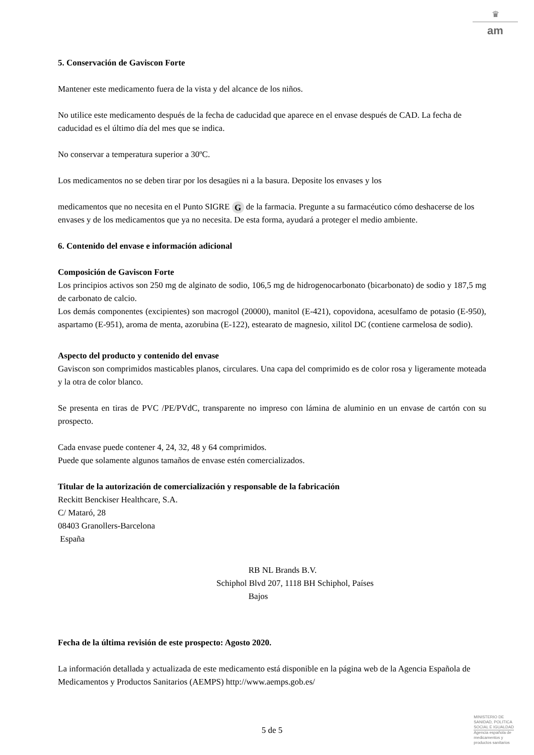♛
am
5. Conservación de Gaviscon Forte
Mantener este medicamento fuera de la vista y del alcance de los niños.
No utilice este medicamento después de la fecha de caducidad que aparece en el envase después de CAD. La fecha de caducidad es el último día del mes que se indica.
No conservar a temperatura superior a 30ºC.
Los medicamentos no se deben tirar por los desagües ni a la basura. Deposite los envases y los
medicamentos que no necesita en el Punto SIGRE G de la farmacia. Pregunte a su farmacéutico cómo deshacerse de los envases y de los medicamentos que ya no necesita. De esta forma, ayudará a proteger el medio ambiente.
6. Contenido del envase e información adicional
Composición de Gaviscon Forte
Los principios activos son 250 mg de alginato de sodio, 106,5 mg de hidrogenocarbonato (bicarbonato) de sodio y 187,5 mg de carbonato de calcio.
Los demás componentes (excipientes) son macrogol (20000), manitol (E-421), copovidona, acesulfamo de potasio (E-950), aspartamo (E-951), aroma de menta, azorubina (E-122), estearato de magnesio, xilitol DC (contiene carmelosa de sodio).
Aspecto del producto y contenido del envase
Gaviscon son comprimidos masticables planos, circulares. Una capa del comprimido es de color rosa y ligeramente moteada y la otra de color blanco.
Se presenta en tiras de PVC /PE/PVdC, transparente no impreso con lámina de aluminio en un envase de cartón con su prospecto.
Cada envase puede contener 4, 24, 32, 48 y 64 comprimidos.
Puede que solamente algunos tamaños de envase estén comercializados.
Titular de la autorización de comercialización y responsable de la fabricación
Reckitt Benckiser Healthcare, S.A.
C/ Mataró, 28
08403 Granollers-Barcelona
España
RB NL Brands B.V.
Schiphol Blvd 207, 1118 BH Schiphol, Países
Bajos
Fecha de la última revisión de este prospecto: Agosto 2020.
La información detallada y actualizada de este medicamento está disponible en la página web de la Agencia Española de Medicamentos y Productos Sanitarios (AEMPS) http://www.aemps.gob.es/
5 de 5
MINISTERIO DE
SANIDAD, POLITICA
SOCIAL E IGUALDAD
Agencia española de
medicamentos y
productos sanitarios